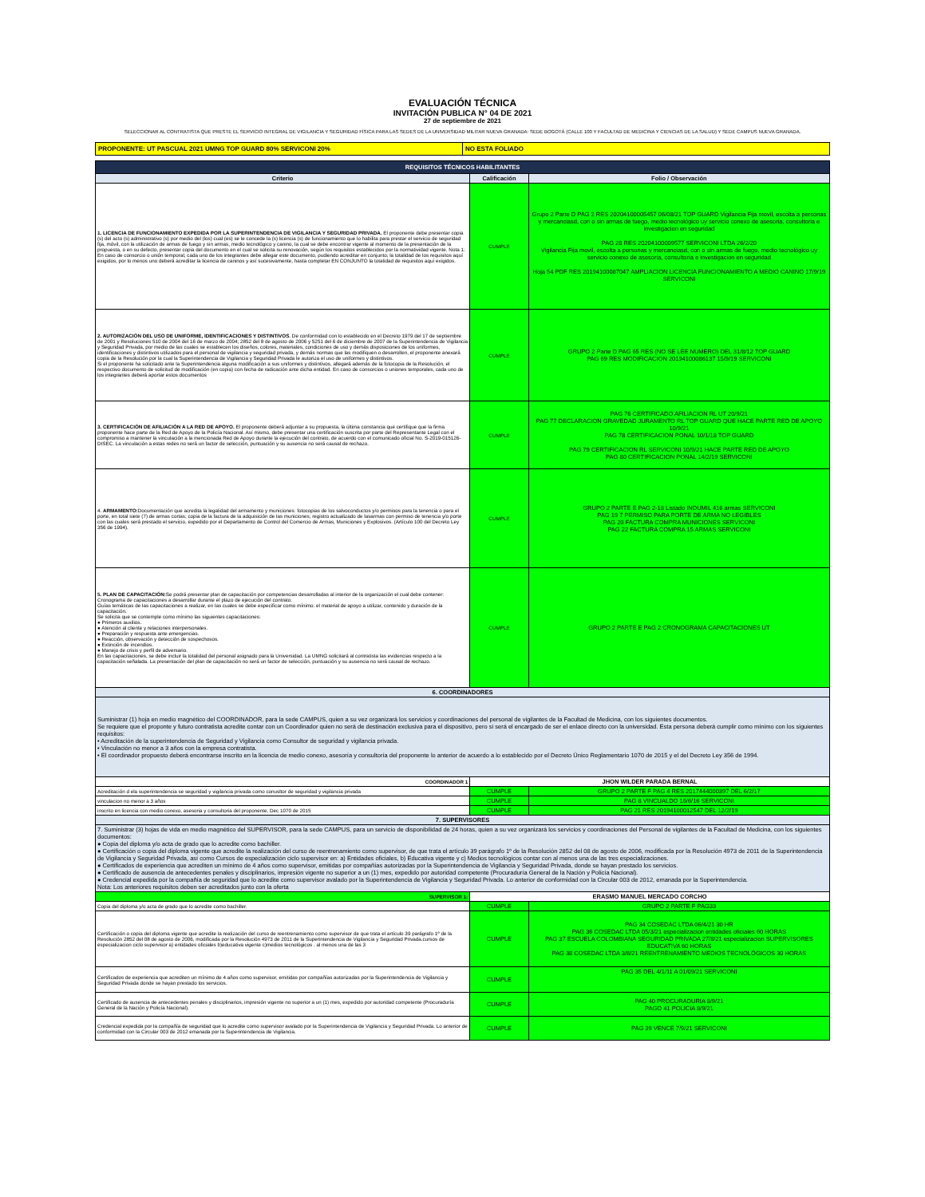EVALUACIÓN TÉCNICA
INVITACIÓN PUBLICA N° 04 DE 2021
27 de septiembre de 2021
SELECCIONAR AL CONTRATISTA QUE PRESTE EL SERVICIO INTEGRAL DE VIGILANCIA Y SEGURIDAD FÍSICA PARA LAS SEDES DE LA UNIVERSIDAD MILITAR NUEVA GRANADA: SEDE BOGOTÁ (CALLE 100 Y FACULTAD DE MEDICINA Y CIENCIAS DE LA SALUD) Y SEDE CAMPUS NUEVA GRANADA.
| PROPONENTE: UT PASCUAL 2021 UMNG TOP GUARD 80% SERVICONI 20% | NO ESTA FOLIADO |
| REQUISITOS TÉCNICOS HABILITANTES | | |
| Criterio | Calificación | Folio / Observación |
| 1. LICENCIA DE FUNCIONAMIENTO EXPEDIDA POR LA SUPERINTENDENCIA DE VIGILANCIA Y SEGURIDAD PRIVADA. El proponente debe presentar copia (s) del acto (s) administrativo (s) por medio del (los) cual (es) se le concede la (s) licencia (s) de funcionamiento que lo habilita para prestar el servicio de seguridad fija, móvil, con la utilización de armas de fuego y sin armas, medio tecnológico y canino, la cual se debe encontrar vigente al momento de la presentación de la propuesta, o en su defecto, presentar copia del documento en el cual se solicita su renovación, según los requisitos establecidos por la normatividad vigente. Nota 1: En caso de consorcio o unión temporal, cada uno de los integrantes debe allegar este documento, pudiendo acreditar en conjunto; la totalidad de los requisitos aquí exigidos, por lo menos uno deberá acreditar la licencia de caninos y así sucesivamente, hasta completar EN CONJUNTO la totalidad de requisitos aquí exigidos. | CUMPLE | Grupo 2 Parte D PAG 2 RES 20204100005457 06/08/21 TOP GUARD Vigilancia Fija movil, escolta a personas y mercanciasd, con o sin armas de fuego, medio tecnológico uy servicio conexo de asesoria, consultoria e investigacion en seguridad PAG 28 RES 20204100009577 SERVICONI LTDA 26/2/20 Vigilancia Fija movil, escolta a personas y mercanciasd, con o sin armas de fuego, medio tecnológico uy servicio conexo de asesoria, consultoria e investigacion en seguridad Hoja 54 PDF RES 20194100087047 AMPLIACION LICENCIA FUNCIONAMIENTO A MEDIO CANINO 17/9/19 SERVICONI |
| 2. AUTORIZACIÓN DEL USO DE UNIFORME, IDENTIFICACIONES Y DISTINTIVOS . De conformidad con lo establecido en el Decreto 1979 del 17 de septiembre de 2001 y Resoluciones 510 de 2004 del 16 de marzo de 2004; 2852 del 8 de agosto de 2006 y 5251 del 6 de diciembre de 2007 de la Superintendencia de Vigilancia y Seguridad Privada, por medio de las cuales se establecen los diseños, colores, materiales, condiciones de uso y demás disposiciones de los uniformes, identificaciones y distintivos utilizados para el personal de vigilancia y seguridad privada, y demás normas que las modifiquen o desarrollen, el proponente anexará copia de la Resolución por la cual la Superintendencia de Vigilancia y Seguridad Privada le autoriza el uso de uniformes y distintivos. Si el proponente ha solicitado ante la Superintendencia alguna modificación a sus uniformes y distintivos, allegará además de la fotocopia de la Resolución, el respectivo documento de solicitud de modificación (en copia) con fecha de radicación ante dicha entidad. En caso de consorcios o uniones temporales, cada uno de los integrantes deberá aportar estos documentos | CUMPLE | GRUPO 2 Parte D PAG 65 RES (NO SE LEE NUMERO) DEL 31/8/12 TOP GUARD PAG 69 RES MODIFICACION 20194100086137 15/9/19 SERVICONI |
| 3. CERTIFICACIÓN DE AFILIACIÓN A LA RED DE APOYO. El proponente deberá adjuntar a su propuesta, la última constancia que certifique que la firma proponente hace parte de la Red de Apoyo de la Policía Nacional. Así mismo, debe presentar una certificación suscrita por parte del Representante Legal con el compromiso a mantener la vinculación a la mencionada Red de Apoyo durante la ejecución del contrato, de acuerdo con el comunicado oficial No. S-2019-015126-DISEC. La vinculación a estas redes no será un factor de selección, puntuación y su ausencia no será causal de rechazo. | CUMPLE | PAG 76 CERTIFICADO AFILIACION RL UT 20/9/21 PAG 77 DECLARACION GRAVEDAD JURAMENTO RL TOP GUARD QUE HACE PARTE RED DE APOYO 10/9/21 PAG 78 CERTIFICACION PONAL 10/1/18 TOP GUARD PAG 79 CERTIFICACION RL SERVICONI 10/9/21 HACE PARTE RED DE APOYO PAG 80 CERTIFICACION PONAL 14/2/19 SERVICONI |
| 4. ARMAMENTO: Documentación que acredita la legalidad del armamento y municiones: fotocopias de los salvoconductos y/o permisos para la tenencia o para el porte, en total siete (7) de armas cortas; copia de la factura de la adquisición de las municiones; registro actualizado de lasarmas con permiso de tenencia y/o porte con las cuales será prestado el servicio, expedido por el Departamento de Control del Comercio de Armas, Municiones y Explosivos. (Artículo 100 del Decreto Ley 356 de 1994). | CUMPLE | GRUPO 2 PARTE E PAG 2-18 Listado INDUMIL 416 armas SERVICONI PAG 19 7 PERMISO PARA PORTE DE ARMA NO LEGIBLES PAG 20 FACTURA COMPRA MUNICIONES SERVICONI PAG 22 FACTURA COMPRA 15 ARMAS SERVICONI |
| 5. PLAN DE CAPACITACIÓN: Se podrá presentar plan de capacitación por competencias desarrolladas al interior de la organización el cual debe contener: Cronograma de capacitaciones a desarrollar durante el plazo de ejecución del contrato. Guías temáticas de las capacitaciones a realizar, en las cuales se debe especificar como mínimo: el material de apoyo a utilizar, contenido y duración de la capacitación. Se solicita que se contemple como mínimo las siguientes capacitaciones: ● Primeros auxilios. ● Atención al cliente y relaciones interpersonales. ● Preparación y respuesta ante emergencias. ● Reacción, observación y detección de sospechosos. ● Extinción de incendios. ● Manejo de crisis y perfil de adversario. En las capacitaciones, se debe incluir la totalidad del personal asignado para la Universidad. La UMNG solicitará al contratista las evidencias respecto a la capacitación señalada. La presentación del plan de capacitación no será un factor de selección, puntuación y su ausencia no será causal de rechazo. | CUMPLE | GRUPO 2 PARTE E PAG 2 CRONOGRAMA CAPACITACIONES UT |
| 6. COORDINADORES | | |
| Suministrar (1) hoja en medio magnético del COORDINADOR, para la sede CAMPUS, quien a su vez organizará los servicios y coordinaciones del personal de vigilantes de la Facultad de Medicina, con los siguientes documentos. Se requiere que el proponte y futuro contratista acredite contar con un Coordinador quien no será de destinación exclusiva para el dispositivo, pero si será el encargado de ser el enlace directo con la universidad. Esta persona deberá cumplir como mínimo con los siguientes requisitos: • Acreditación de la superintendencia de Seguridad y Vigilancia como Consultor de seguridad y vigilancia privada. • Vinculación no menor a 3 años con la empresa contratista. • El coordinador propuesto deberá encontrarse inscrito en la licencia de medio conexo, asesoría y consultoría del proponente lo anterior de acuerdo a lo establecido por el Decreto Único Reglamentario 1070 de 2015 y el del Decreto Ley 356 de 1994. | | |
| COORDINADOR 1 | JHON WILDER PARADA BERNAL | |
| Acreditación d ela superintendencia se seguridad y vigilancia privada como conusltor de seguridad y vigilancia privada | CUMPLE | GRUPO 2 PARTE F PAG 4 RES 2017444000397 DEL 6/2/17 |
| vinculacion no menor a 3 años | CUMPLE | PAG 8 VINCUALDO 16/6/16 SERVICONI |
| inscrito en licencia con medio conexo, asesoria y consultoria del proponente, Dec 1070 de 2015 | CUMPLE | PAG 21 RES 20194100012547 DEL 12/2/19 |
| 7. SUPERVISORES | | |
| 7. Suministrar (3) hojas de vida en medio magnético del SUPERVISOR, para la sede CAMPUS, para un servicio de disponibilidad de 24 horas, quien a su vez organizará los servicios y coordinaciones del Personal de vigilantes de la Facultad de Medicina, con los siguientes documentos: ● Copia del diploma y/o acta de grado que lo acredite como bachiller. ● Certificación o copia del diploma vigente que acredite la realización del curso de reentrenamiento como supervisor, de que trata el artículo 39 parágrafo 1º de la Resolución 2852 del 08 de agosto de 2006, modificada por la Resolución 4973 de 2011 de la Superintendencia de Vigilancia y Seguridad Privada, así como Cursos de especialización ciclo supervisor en: a) Entidades oficiales, b) Educativa vigente y c) Medios tecnológicos contar con al menos una de las tres especializaciones. ● Certificados de experiencia que acrediten un mínimo de 4 años como supervisor, emitidas por compañías autorizadas por la Superintendencia de Vigilancia y Seguridad Privada, donde se hayan prestado los servicios. ● Certificado de ausencia de antecedentes penales y disciplinarios, impresión vigente no superior a un (1) mes, expedido por autoridad competente (Procuraduría General de la Nación y Policía Nacional). ● Credencial expedida por la compañía de seguridad que lo acredite como supervisor avalado por la Superintendencia de Vigilancia y Seguridad Privada. Lo anterior de conformidad con la Circular 003 de 2012, emanada por la Superintendencia. Nota: Los anteriores requisitos deben ser acreditados junto con la oferta | | |
| SUPERVISOR 1: | ERASMO MANUEL MERCADO CORCHO | |
| Copia del diploma y/o acta de grado que lo acredite como bachiller. | CUMPLE | GRUPO 2 PARTE F PAG33 |
| Certificación o copia del diploma vigente que acredite la realización del curso de reentrenamiento como supervisor de que trata el artículo 39 parágrafo 1º de la Resolución 2852 del 08 de agosto de 2006, modificada por la Resolución 4973 de 2011 de la Superintendencia de Vigilancia y Seguridad Privada.cursos de especializacion ciclo supervisor a) entidades oficiales b)educativa vigente c)medios tecnológicos . al menos una de las 3 | CUMPLE | PAG 34 COSEDAC LTDA 06/4/21 30 HR PAG 36 COSEDAC LTDA 05/3/21 especializacion entidades oficiales 60 HORAS PAG 37 ESCUELA COLOMBIANA SEGURIDAD PRIVADA 27/8/21 especializacion SUPERVISORES EDUCATIVA 60 HORAS PAG 38 COSEDAC LTDA 3/8/21 REENTRENAMIENTO MEDIOS TECNOLÓGICOS 30 HORAS |
| Certificados de experiencia que acrediten un mínimo de 4 años como supervisor, emitidas por compañías autorizadas por la Superintendencia de Vigilancia y Seguridad Privada donde se hayan prestado los servicios. | CUMPLE | PAG 35 DEL 4/1/11 A 01/09/21 SERVICONI |
| Certificado de ausencia de antecedentes penales y disciplinarios, impresión vigente no superior a un (1) mes, expedido por autoridad competente (Procuraduría General de la Nación y Policía Nacional). | CUMPLE | PAG 40 PROCURADURIA 8/9/21 PAGO 41 POLICIA 8/9/21 |
| Credencial expedida por la compañía de seguridad que lo acredite como supervisor avalado por la Superintendencia de Vigilancia y Seguridad Privada. Lo anterior de conformidad con la Circular 003 de 2012 emanada por la Superintendencia de Vigilancia. | CUMPLE | PAG 39 VENCE 7/9/21 SERVICONI |